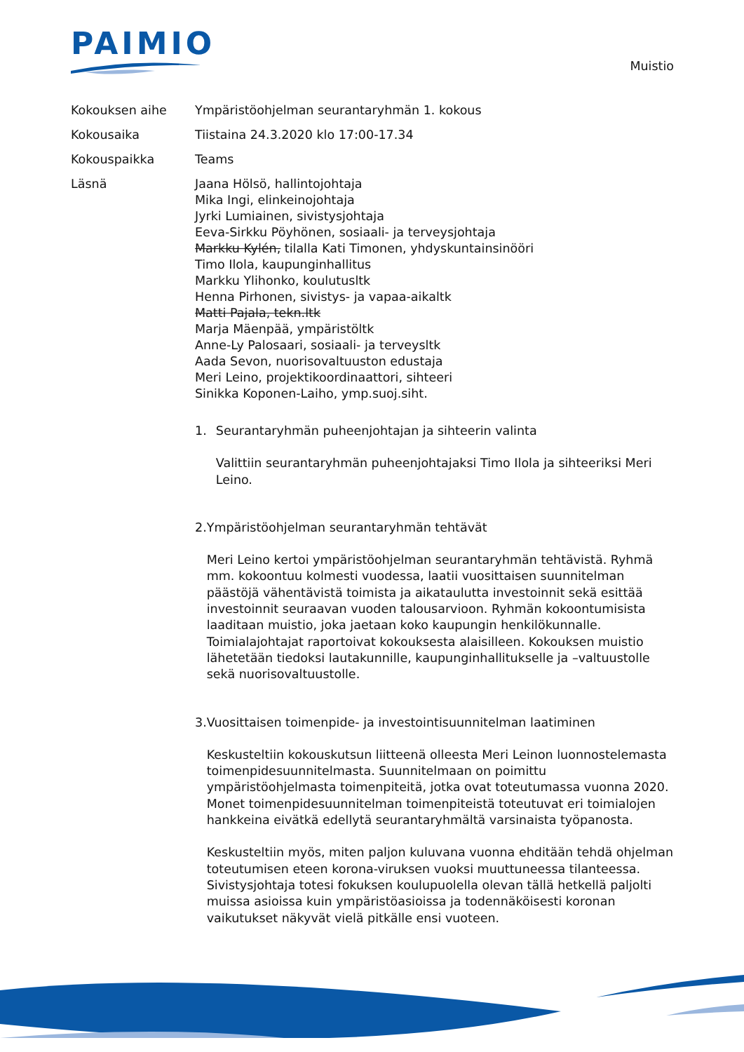PAIMIO
Muistio
Kokouksen aihe Ympäristöohjelman seurantaryhmän 1. kokous
Kokousaika Tiistaina 24.3.2020 klo 17:00-17.34
Kokouspaikka Teams
Läsnä Jaana Hölsö, hallintojohtaja
Mika Ingi, elinkeinojohtaja
Jyrki Lumiainen, sivistysjohtaja
Eeva-Sirkku Pöyhönen, sosiaali- ja terveysjohtaja
Markku Kylén, tilalla Kati Timonen, yhdyskuntainsinööri
Timo Ilola, kaupunginhallitus
Markku Ylihonko, koulutusltk
Henna Pirhonen, sivistys- ja vapaa-aikaltk
Matti Pajala, tekn.ltk
Marja Mäenpää, ympäristöltk
Anne-Ly Palosaari, sosiaali- ja terveysltk
Aada Sevon, nuorisovaltuuston edustaja
Meri Leino, projektikoordinaattori, sihteeri
Sinikka Koponen-Laiho, ymp.suoj.siht.
1. Seurantaryhmän puheenjohtajan ja sihteerin valinta
Valittiin seurantaryhmän puheenjohtajaksi Timo Ilola ja sihteeriksi Meri Leino.
2. Ympäristöohjelman seurantaryhmän tehtävät
Meri Leino kertoi ympäristöohjelman seurantaryhmän tehtävistä. Ryhmä mm. kokoontuu kolmesti vuodessa, laatii vuosittaisen suunnitelman päästöjä vähentävistä toimista ja aikataulutta investoinnit sekä esittää investoinnit seuraavan vuoden talousarvioon. Ryhmän kokoontumisista laaditaan muistio, joka jaetaan koko kaupungin henkilökunnalle. Toimialajohtajat raportoivat kokouksesta alaisilleen. Kokouksen muistio lähetetään tiedoksi lautakunnille, kaupunginhallitukselle ja –valtuustolle sekä nuorisovaltuustolle.
3. Vuosittaisen toimenpide- ja investointisuunnitelman laatiminen
Keskusteltiin kokouskutsun liitteenä olleesta Meri Leinon luonnostelemasta toimenpidesuunnitelmasta. Suunnitelmaan on poimittu ympäristöohjelmasta toimenpiteitä, jotka ovat toteutumassa vuonna 2020. Monet toimenpidesuunnitelman toimenpiteistä toteutuvat eri toimialojen hankkeina eivätkä edellytä seurantaryhmältä varsinaista työpanosta.
Keskusteltiin myös, miten paljon kuluvana vuonna ehditään tehdä ohjelman toteutumisen eteen korona-viruksen vuoksi muuttuneessa tilanteessa. Sivistysjohtaja totesi fokuksen koulupuolella olevan tällä hetkellä paljolti muissa asioissa kuin ympäristöasioissa ja todennäköisesti koronan vaikutukset näkyvät vielä pitkälle ensi vuoteen.